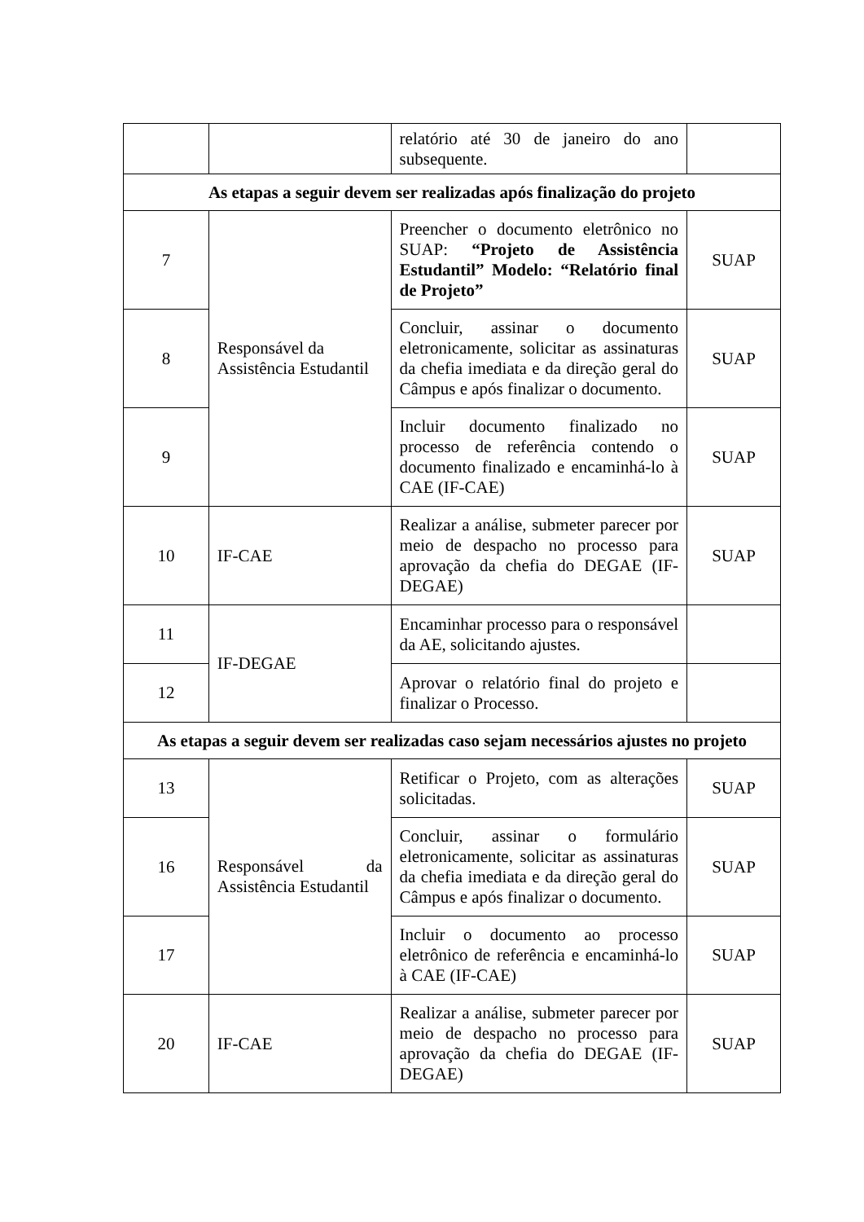| | | relatório até 30 de janeiro do ano subsequente. | |
| As etapas a seguir devem ser realizadas após finalização do projeto | | | |
| 7 | Responsável da Assistência Estudantil | Preencher o documento eletrônico no SUAP: “Projeto de Assistência Estudantil” Modelo: “Relatório final de Projeto” | SUAP |
| 8 | | Concluir, assinar o documento eletronicamente, solicitar as assinaturas da chefia imediata e da direção geral do Câmpus e após finalizar o documento. | SUAP |
| 9 | | Incluir documento finalizado no processo de referência contendo o documento finalizado e encaminhá-lo à CAE (IF-CAE) | SUAP |
| 10 | IF-CAE | Realizar a análise, submeter parecer por meio de despacho no processo para aprovação da chefia do DEGAE (IF-DEGAE) | SUAP |
| 11 | IF-DEGAE | Encaminhar processo para o responsável da AE, solicitando ajustes. | |
| 12 | | Aprovar o relatório final do projeto e finalizar o Processo. | |
| As etapas a seguir devem ser realizadas caso sejam necessários ajustes no projeto | | | |
| 13 | Responsável da Assistência Estudantil | Retificar o Projeto, com as alterações solicitadas. | SUAP |
| 16 | | Concluir, assinar o formulário eletronicamente, solicitar as assinaturas da chefia imediata e da direção geral do Câmpus e após finalizar o documento. | SUAP |
| 17 | | Incluir o documento ao processo eletrônico de referência e encaminhá-lo à CAE (IF-CAE) | SUAP |
| 20 | IF-CAE | Realizar a análise, submeter parecer por meio de despacho no processo para aprovação da chefia do DEGAE (IF-DEGAE) | SUAP |